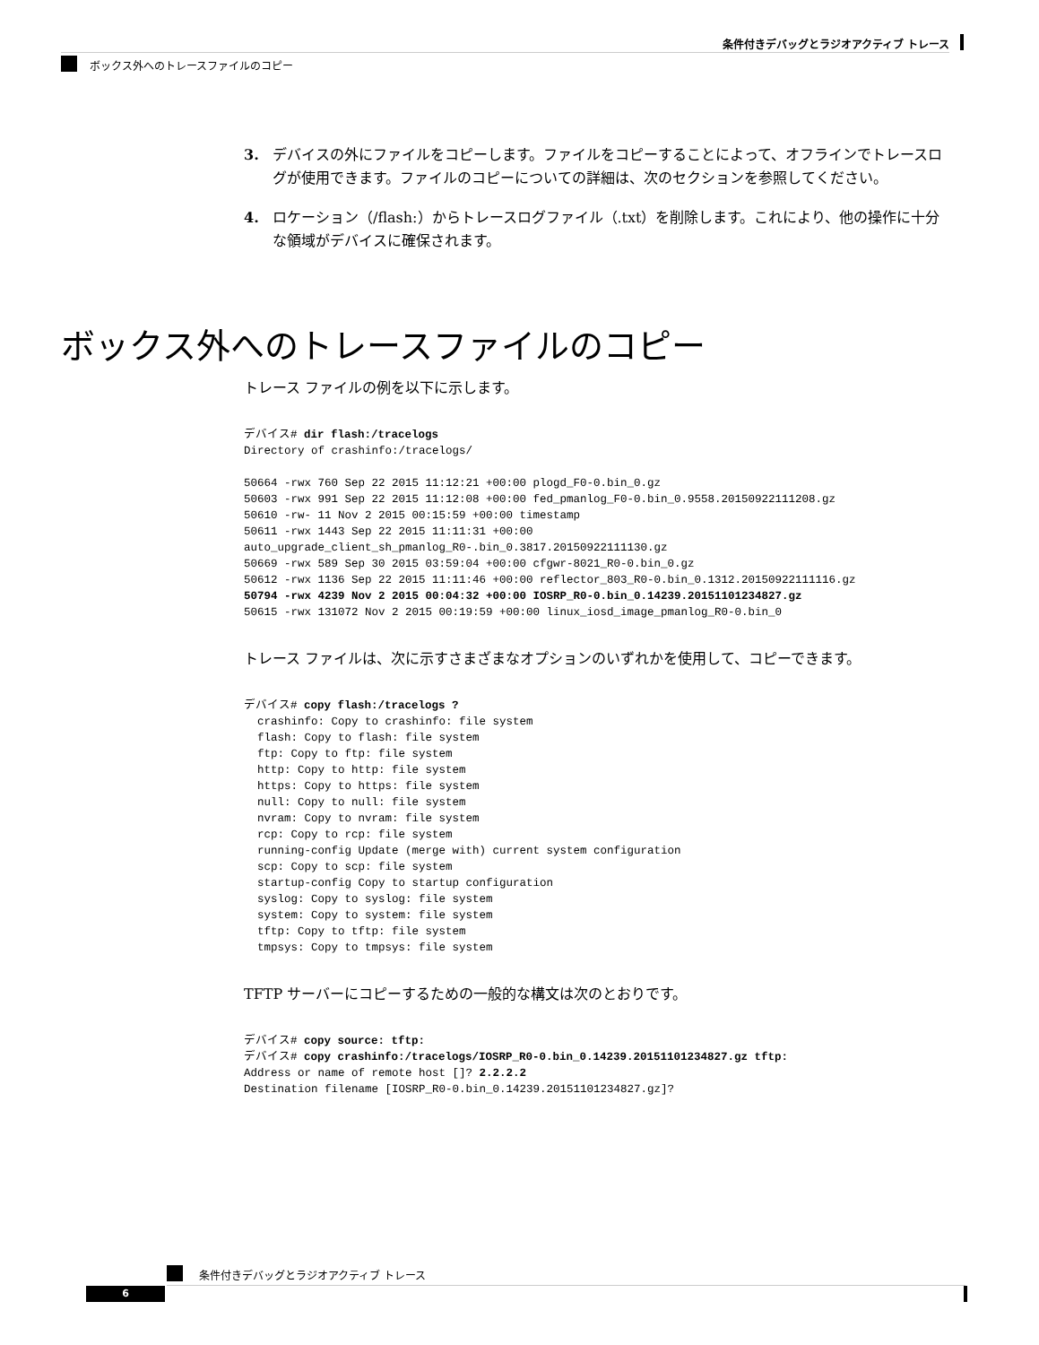条件付きデバッグとラジオアクティブ トレース
ボックス外へのトレースファイルのコピー
3. デバイスの外にファイルをコピーします。ファイルをコピーすることによって、オフラインでトレースログが使用できます。ファイルのコピーについての詳細は、次のセクションを参照してください。
4. ロケーション（/flash:）からトレースログファイル（.txt）を削除します。これにより、他の操作に十分な領域がデバイスに確保されます。
ボックス外へのトレースファイルのコピー
トレース ファイルの例を以下に示します。
デバイス# dir flash:/tracelogs
Directory of crashinfo:/tracelogs/

50664 -rwx 760 Sep 22 2015 11:12:21 +00:00 plogd_F0-0.bin_0.gz
50603 -rwx 991 Sep 22 2015 11:12:08 +00:00 fed_pmanlog_F0-0.bin_0.9558.20150922111208.gz
50610 -rw- 11 Nov 2 2015 00:15:59 +00:00 timestamp
50611 -rwx 1443 Sep 22 2015 11:11:31 +00:00
auto_upgrade_client_sh_pmanlog_R0-.bin_0.3817.20150922111130.gz
50669 -rwx 589 Sep 30 2015 03:59:04 +00:00 cfgwr-8021_R0-0.bin_0.gz
50612 -rwx 1136 Sep 22 2015 11:11:46 +00:00 reflector_803_R0-0.bin_0.1312.20150922111116.gz
50794 -rwx 4239 Nov 2 2015 00:04:32 +00:00 IOSRP_R0-0.bin_0.14239.20151101234827.gz
50615 -rwx 131072 Nov 2 2015 00:19:59 +00:00 linux_iosd_image_pmanlog_R0-0.bin_0
トレース ファイルは、次に示すさまざまなオプションのいずれかを使用して、コピーできます。
デバイス# copy flash:/tracelogs ?
  crashinfo: Copy to crashinfo: file system
  flash: Copy to flash: file system
  ftp: Copy to ftp: file system
  http: Copy to http: file system
  https: Copy to https: file system
  null: Copy to null: file system
  nvram: Copy to nvram: file system
  rcp: Copy to rcp: file system
  running-config Update (merge with) current system configuration
  scp: Copy to scp: file system
  startup-config Copy to startup configuration
  syslog: Copy to syslog: file system
  system: Copy to system: file system
  tftp: Copy to tftp: file system
  tmpsys: Copy to tmpsys: file system
TFTP サーバーにコピーするための一般的な構文は次のとおりです。
デバイス# copy source: tftp:
デバイス# copy crashinfo:/tracelogs/IOSRP_R0-0.bin_0.14239.20151101234827.gz tftp:
Address or name of remote host []? 2.2.2.2
Destination filename [IOSRP_R0-0.bin_0.14239.20151101234827.gz]?
条件付きデバッグとラジオアクティブ トレース
6